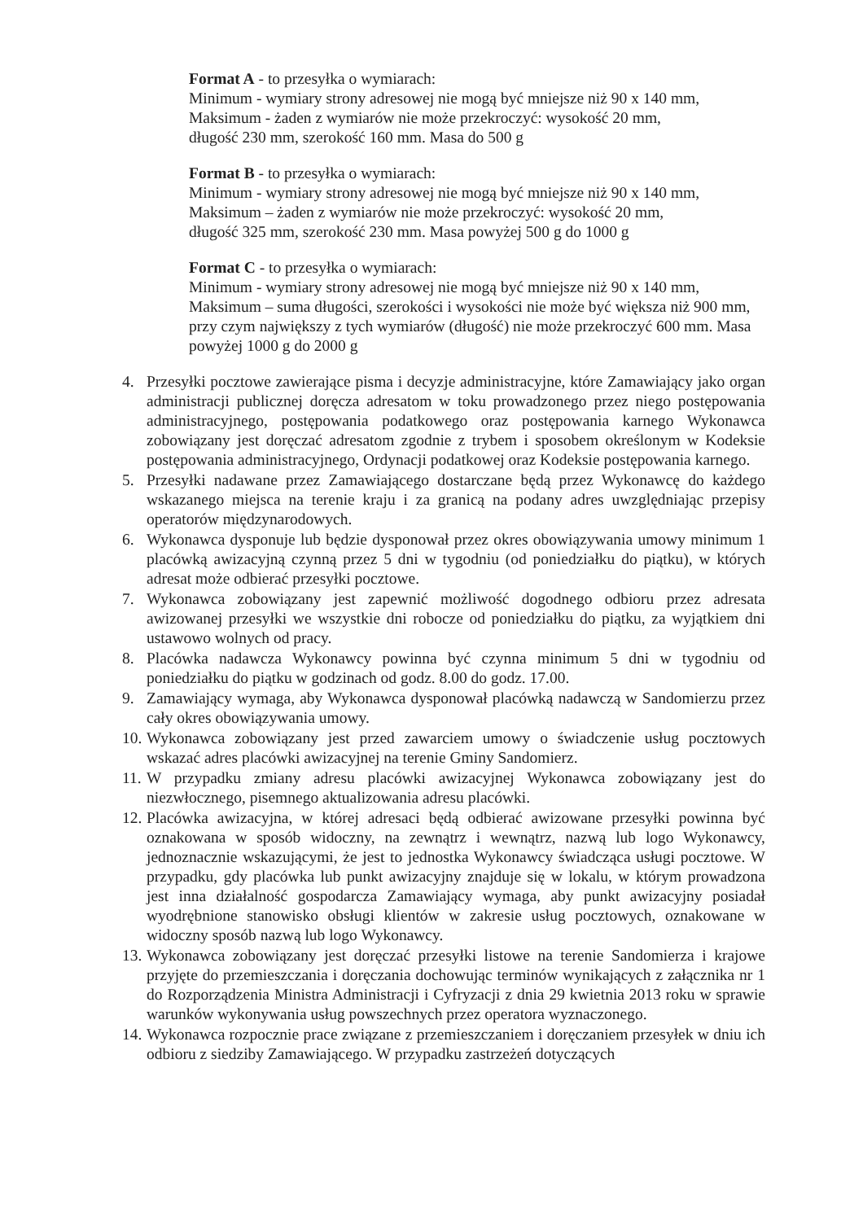Format A - to przesyłka o wymiarach:
Minimum - wymiary strony adresowej nie mogą być mniejsze niż 90 x 140 mm,
Maksimum - żaden z wymiarów nie może przekroczyć: wysokość 20 mm,
długość 230 mm, szerokość 160 mm. Masa do 500 g
Format B - to przesyłka o wymiarach:
Minimum - wymiary strony adresowej nie mogą być mniejsze niż 90 x 140 mm,
Maksimum – żaden z wymiarów nie może przekroczyć: wysokość 20 mm,
długość 325 mm, szerokość 230 mm. Masa powyżej 500 g do 1000 g
Format C - to przesyłka o wymiarach:
Minimum - wymiary strony adresowej nie mogą być mniejsze niż 90 x 140 mm,
Maksimum – suma długości, szerokości i wysokości nie może być większa niż 900 mm, przy czym największy z tych wymiarów (długość) nie może przekroczyć 600 mm. Masa powyżej 1000 g do 2000 g
4. Przesyłki pocztowe zawierające pisma i decyzje administracyjne, które Zamawiający jako organ administracji publicznej doręcza adresatom w toku prowadzonego przez niego postępowania administracyjnego, postępowania podatkowego oraz postępowania karnego Wykonawca zobowiązany jest doręczać adresatom zgodnie z trybem i sposobem określonym w Kodeksie postępowania administracyjnego, Ordynacji podatkowej oraz Kodeksie postępowania karnego.
5. Przesyłki nadawane przez Zamawiającego dostarczane będą przez Wykonawcę do każdego wskazanego miejsca na terenie kraju i za granicą na podany adres uwzględniając przepisy operatorów międzynarodowych.
6. Wykonawca dysponuje lub będzie dysponował przez okres obowiązywania umowy minimum 1 placówką awizacyjną czynną przez 5 dni w tygodniu (od poniedziałku do piątku), w których adresat może odbierać przesyłki pocztowe.
7. Wykonawca zobowiązany jest zapewnić możliwość dogodnego odbioru przez adresata awizowanej przesyłki we wszystkie dni robocze od poniedziałku do piątku, za wyjątkiem dni ustawowo wolnych od pracy.
8. Placówka nadawcza Wykonawcy powinna być czynna minimum 5 dni w tygodniu od poniedziałku do piątku w godzinach od godz. 8.00 do godz. 17.00.
9. Zamawiający wymaga, aby Wykonawca dysponował placówką nadawczą w Sandomierzu przez cały okres obowiązywania umowy.
10. Wykonawca zobowiązany jest przed zawarciem umowy o świadczenie usług pocztowych wskazać adres placówki awizacyjnej na terenie Gminy Sandomierz.
11. W przypadku zmiany adresu placówki awizacyjnej Wykonawca zobowiązany jest do niezwłocznego, pisemnego aktualizowania adresu placówki.
12. Placówka awizacyjna, w której adresaci będą odbierać awizowane przesyłki powinna być oznakowana w sposób widoczny, na zewnątrz i wewnątrz, nazwą lub logo Wykonawcy, jednoznacznie wskazującymi, że jest to jednostka Wykonawcy świadcząca usługi pocztowe. W przypadku, gdy placówka lub punkt awizacyjny znajduje się w lokalu, w którym prowadzona jest inna działalność gospodarcza Zamawiający wymaga, aby punkt awizacyjny posiadał wyodrębnione stanowisko obsługi klientów w zakresie usług pocztowych, oznakowane w widoczny sposób nazwą lub logo Wykonawcy.
13. Wykonawca zobowiązany jest doręczać przesyłki listowe na terenie Sandomierza i krajowe przyjęte do przemieszczania i doręczania dochowując terminów wynikających z załącznika nr 1 do Rozporządzenia Ministra Administracji i Cyfryzacji z dnia 29 kwietnia 2013 roku w sprawie warunków wykonywania usług powszechnych przez operatora wyznaczonego.
14. Wykonawca rozpocznie prace związane z przemieszczaniem i doręczaniem przesyłek w dniu ich odbioru z siedziby Zamawiającego. W przypadku zastrzeżeń dotyczących